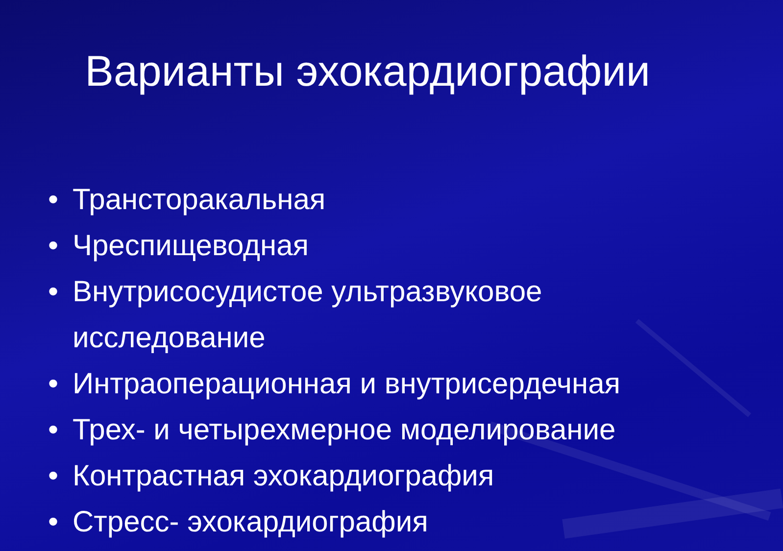Варианты эхокардиографии
• Трансторакальная
• Чреспищеводная
• Внутрисосудистое ультразвуковое исследование
• Интраоперационная и внутрисердечная
• Трех- и четырехмерное моделирование
• Контрастная эхокардиография
• Стресс- эхокардиография